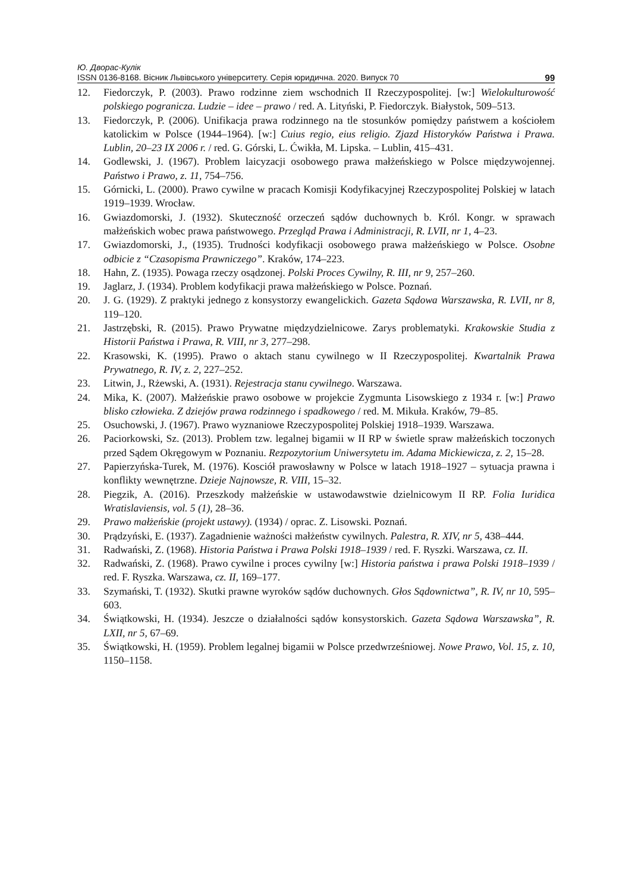Ю. Дворас-Кулік
ISSN 0136-8168. Вісник Львівського університету. Серія юридична. 2020. Випуск 70 99
12. Fiedorczyk, P. (2003). Prawo rodzinne ziem wschodnich II Rzeczypospolitej. [w:] Wielokulturowość polskiego pogranicza. Ludzie – idee – prawo / red. A. Lityński, P. Fiedorczyk. Białystok, 509–513.
13. Fiedorczyk, P. (2006). Unifikacja prawa rodzinnego na tle stosunków pomiędzy państwem a kościołem katolickim w Polsce (1944–1964). [w:] Cuius regio, eius religio. Zjazd Historyków Państwa i Prawa. Lublin, 20–23 IX 2006 r. / red. G. Górski, L. Ćwikła, M. Lipska. – Lublin, 415–431.
14. Godlewski, J. (1967). Problem laicyzacji osobowego prawa małżeńskiego w Polsce międzywojennej. Państwo i Prawo, z. 11, 754–756.
15. Górnicki, L. (2000). Prawo cywilne w pracach Komisji Kodyfikacyjnej Rzeczypospolitej Polskiej w latach 1919–1939. Wrocław.
16. Gwiazdomorski, J. (1932). Skuteczność orzeczeń sądów duchownych b. Król. Kongr. w sprawach małżeńskich wobec prawa państwowego. Przegląd Prawa i Administracji, R. LVII, nr 1, 4–23.
17. Gwiazdomorski, J., (1935). Trudności kodyfikacji osobowego prawa małżeńskiego w Polsce. Osobne odbicie z “Czasopisma Prawniczego”. Kraków, 174–223.
18. Hahn, Z. (1935). Powaga rzeczy osądzonej. Polski Proces Cywilny, R. III, nr 9, 257–260.
19. Jaglarz, J. (1934). Problem kodyfikacji prawa małżeńskiego w Polsce. Poznań.
20. J. G. (1929). Z praktyki jednego z konsystorzy ewangelickich. Gazeta Sądowa Warszawska, R. LVII, nr 8, 119–120.
21. Jastrzębski, R. (2015). Prawo Prywatne międzydzielnicowe. Zarys problematyki. Krakowskie Studia z Historii Państwa i Prawa, R. VIII, nr 3, 277–298.
22. Krasowski, K. (1995). Prawo o aktach stanu cywilnego w II Rzeczypospolitej. Kwartalnik Prawa Prywatnego, R. IV, z. 2, 227–252.
23. Litwin, J., Rżewski, A. (1931). Rejestracja stanu cywilnego. Warszawa.
24. Mika, K. (2007). Małżeńskie prawo osobowe w projekcie Zygmunta Lisowskiego z 1934 r. [w:] Prawo blisko człowieka. Z dziejów prawa rodzinnego i spadkowego / red. M. Mikuła. Kraków, 79–85.
25. Osuchowski, J. (1967). Prawo wyznaniowe Rzeczypospolitej Polskiej 1918–1939. Warszawa.
26. Paciorkowski, Sz. (2013). Problem tzw. legalnej bigamii w II RP w świetle spraw małżeńskich toczonych przed Sądem Okręgowym w Poznaniu. Rezpozytorium Uniwersytetu im. Adama Mickiewicza, z. 2, 15–28.
27. Papierzyńska-Turek, M. (1976). Kosciół prawosławny w Polsce w latach 1918–1927 – sytuacja prawna i konflikty wewnętrzne. Dzieje Najnowsze, R. VIII, 15–32.
28. Piegzik, A. (2016). Przeszkody małżeńskie w ustawodawstwie dzielnicowym II RP. Folia Iuridica Wratislaviensis, vol. 5 (1), 28–36.
29. Prawo małżeńskie (projekt ustawy). (1934) / oprac. Z. Lisowski. Poznań.
30. Prądzyński, E. (1937). Zagadnienie ważności małżeństw cywilnych. Palestra, R. XIV, nr 5, 438–444.
31. Radwański, Z. (1968). Historia Państwa i Prawa Polski 1918–1939 / red. F. Ryszki. Warszawa, cz. II.
32. Radwański, Z. (1968). Prawo cywilne i proces cywilny [w:] Historia państwa i prawa Polski 1918–1939 / red. F. Ryszka. Warszawa, cz. II, 169–177.
33. Szymański, T. (1932). Skutki prawne wyroków sądów duchownych. Głos Sądownictwa”, R. IV, nr 10, 595–603.
34. Świątkowski, H. (1934). Jeszcze o działalności sądów konsystorskich. Gazeta Sądowa Warszawska”, R. LXII, nr 5, 67–69.
35. Świątkowski, H. (1959). Problem legalnej bigamii w Polsce przedwrześniowej. Nowe Prawo, Vol. 15, z. 10, 1150–1158.